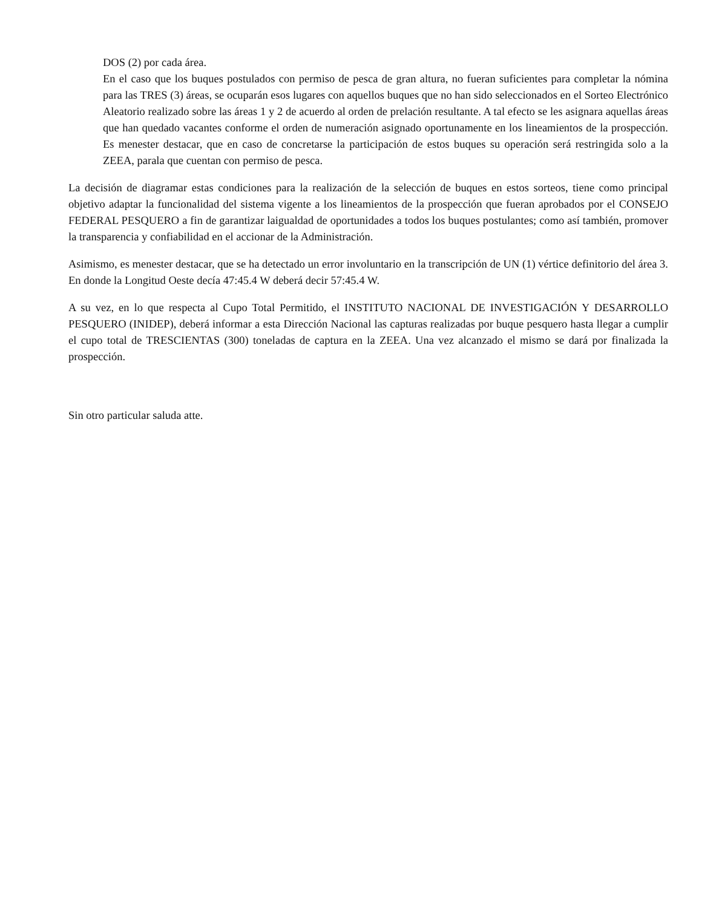DOS (2) por cada área.
En el caso que los buques postulados con permiso de pesca de gran altura, no fueran suficientes para completar la nómina para las TRES (3) áreas, se ocuparán esos lugares con aquellos buques que no han sido seleccionados en el Sorteo Electrónico Aleatorio realizado sobre las áreas 1 y 2 de acuerdo al orden de prelación resultante. A tal efecto se les asignara aquellas áreas que han quedado vacantes conforme el orden de numeración asignado oportunamente en los lineamientos de la prospección. Es menester destacar, que en caso de concretarse la participación de estos buques su operación será restringida solo a la ZEEA, parala que cuentan con permiso de pesca.
La decisión de diagramar estas condiciones para la realización de la selección de buques en estos sorteos, tiene como principal objetivo adaptar la funcionalidad del sistema vigente a los lineamientos de la prospección que fueran aprobados por el CONSEJO FEDERAL PESQUERO a fin de garantizar laigualdad de oportunidades a todos los buques postulantes; como así también, promover la transparencia y confiabilidad en el accionar de la Administración.
Asimismo, es menester destacar, que se ha detectado un error involuntario en la transcripción de UN (1) vértice definitorio del área 3. En donde la Longitud Oeste decía 47:45.4 W deberá decir 57:45.4 W.
A su vez, en lo que respecta al Cupo Total Permitido, el INSTITUTO NACIONAL DE INVESTIGACIÓN Y DESARROLLO PESQUERO (INIDEP), deberá informar a esta Dirección Nacional las capturas realizadas por buque pesquero hasta llegar a cumplir el cupo total de TRESCIENTAS (300) toneladas de captura en la ZEEA. Una vez alcanzado el mismo se dará por finalizada la prospección.
Sin otro particular saluda atte.